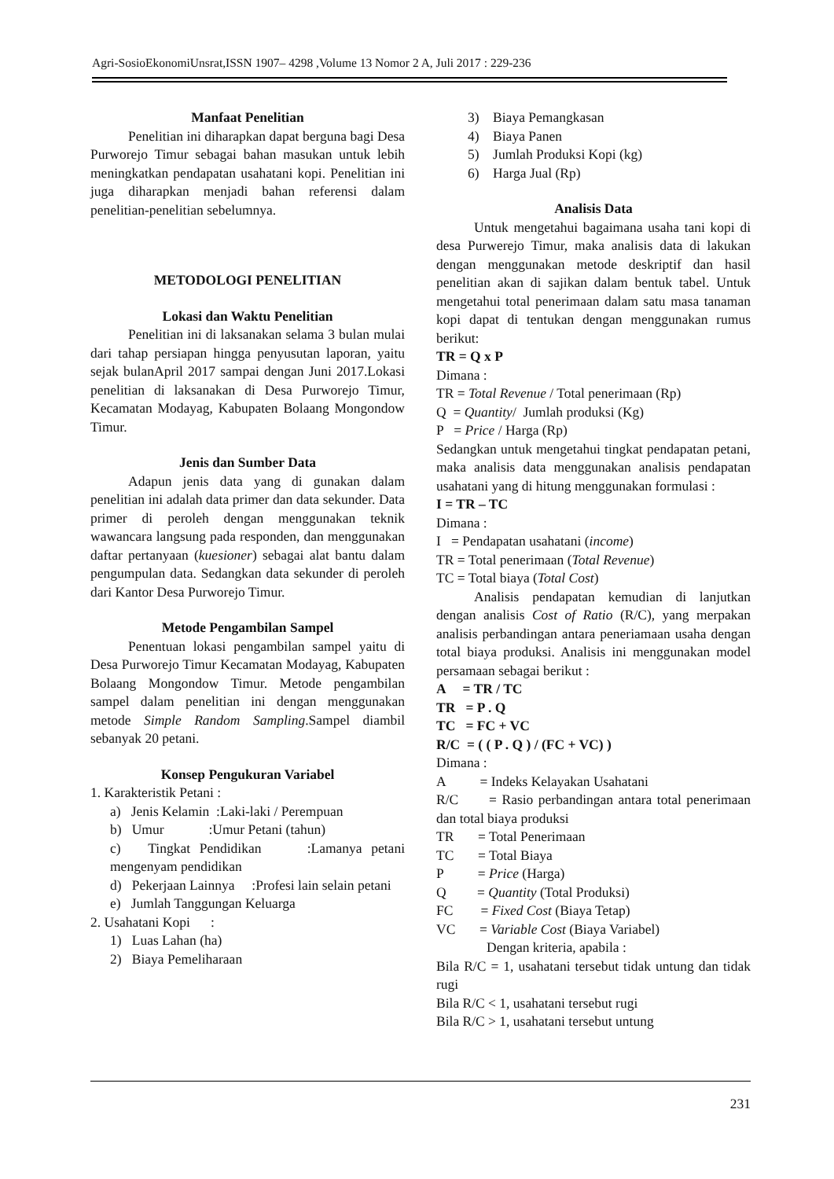Agri-SosioEkonomiUnsrat,ISSN 1907– 4298 ,Volume 13 Nomor 2 A, Juli 2017 : 229-236
Manfaat Penelitian
Penelitian ini diharapkan dapat berguna bagi Desa Purworejo Timur sebagai bahan masukan untuk lebih meningkatkan pendapatan usahatani kopi. Penelitian ini juga diharapkan menjadi bahan referensi dalam penelitian-penelitian sebelumnya.
METODOLOGI PENELITIAN
Lokasi dan Waktu Penelitian
Penelitian ini di laksanakan selama 3 bulan mulai dari tahap persiapan hingga penyusutan laporan, yaitu sejak bulanApril 2017 sampai dengan Juni 2017.Lokasi penelitian di laksanakan di Desa Purworejo Timur, Kecamatan Modayag, Kabupaten Bolaang Mongondow Timur.
Jenis dan Sumber Data
Adapun jenis data yang di gunakan dalam penelitian ini adalah data primer dan data sekunder. Data primer di peroleh dengan menggunakan teknik wawancara langsung pada responden, dan menggunakan daftar pertanyaan (kuesioner) sebagai alat bantu dalam pengumpulan data. Sedangkan data sekunder di peroleh dari Kantor Desa Purworejo Timur.
Metode Pengambilan Sampel
Penentuan lokasi pengambilan sampel yaitu di Desa Purworejo Timur Kecamatan Modayag, Kabupaten Bolaang Mongondow Timur. Metode pengambilan sampel dalam penelitian ini dengan menggunakan metode Simple Random Sampling.Sampel diambil sebanyak 20 petani.
Konsep Pengukuran Variabel
1. Karakteristik Petani :
a) Jenis Kelamin :Laki-laki / Perempuan
b) Umur :Umur Petani (tahun)
c) Tingkat Pendidikan :Lamanya petani mengenyam pendidikan
d) Pekerjaan Lainnya :Profesi lain selain petani
e) Jumlah Tanggungan Keluarga
2. Usahatani Kopi :
1) Luas Lahan (ha)
2) Biaya Pemeliharaan
3) Biaya Pemangkasan
4) Biaya Panen
5) Jumlah Produksi Kopi (kg)
6) Harga Jual (Rp)
Analisis Data
Untuk mengetahui bagaimana usaha tani kopi di desa Purwerejo Timur, maka analisis data di lakukan dengan menggunakan metode deskriptif dan hasil penelitian akan di sajikan dalam bentuk tabel. Untuk mengetahui total penerimaan dalam satu masa tanaman kopi dapat di tentukan dengan menggunakan rumus berikut:
TR = Q x P
Dimana :
TR = Total Revenue / Total penerimaan (Rp)
Q = Quantity/ Jumlah produksi (Kg)
P = Price / Harga (Rp)
Sedangkan untuk mengetahui tingkat pendapatan petani, maka analisis data menggunakan analisis pendapatan usahatani yang di hitung menggunakan formulasi :
I = TR – TC
Dimana :
I = Pendapatan usahatani (income)
TR = Total penerimaan (Total Revenue)
TC = Total biaya (Total Cost)
Analisis pendapatan kemudian di lanjutkan dengan analisis Cost of Ratio (R/C), yang merpakan analisis perbandingan antara peneriamaan usaha dengan total biaya produksi. Analisis ini menggunakan model persamaan sebagai berikut :
A = TR / TC
TR = P . Q
TC = FC + VC
R/C = ( ( P . Q ) / (FC + VC) )
Dimana :
A = Indeks Kelayakan Usahatani
R/C = Rasio perbandingan antara total penerimaan dan total biaya produksi
TR = Total Penerimaan
TC = Total Biaya
P = Price (Harga)
Q = Quantity (Total Produksi)
FC = Fixed Cost (Biaya Tetap)
VC = Variable Cost (Biaya Variabel)
Dengan kriteria, apabila :
Bila R/C = 1, usahatani tersebut tidak untung dan tidak rugi
Bila R/C < 1, usahatani tersebut rugi
Bila R/C > 1, usahatani tersebut untung
231